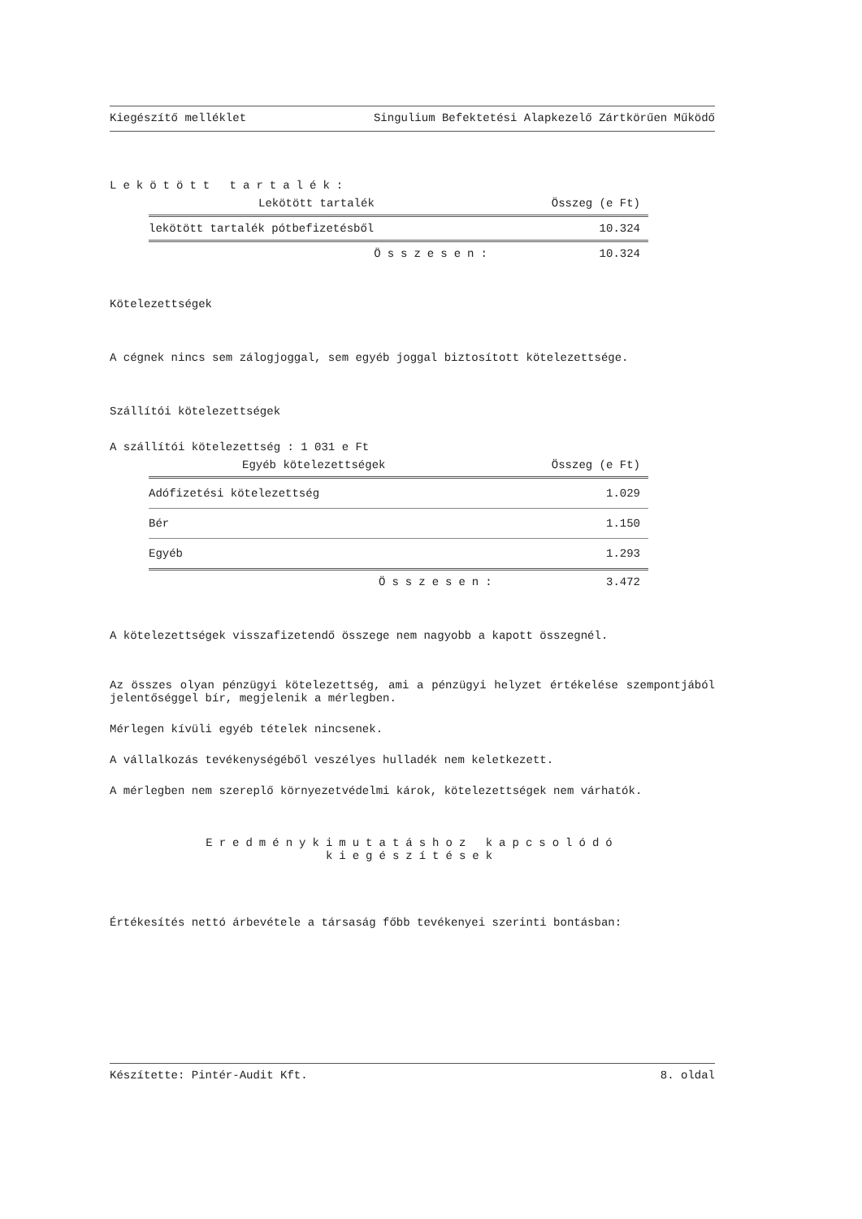Kiegészítő melléklet Singulium Befektetési Alapkezelő Zártkörűen Működő
Lekötött tartalék:
| Lekötött tartalék | Összeg (e Ft) |
| --- | --- |
| lekötött tartalék pótbefizetésből | 10.324 |
| Összesen: | 10.324 |
Kötelezettségek
A cégnek nincs sem zálogjoggal, sem egyéb joggal biztosított kötelezettsége.
Szállítói kötelezettségek
A szállítói kötelezettség : 1 031 e Ft
| Egyéb kötelezettségek | Összeg (e Ft) |
| --- | --- |
| Adófizetési kötelezettség | 1.029 |
| Bér | 1.150 |
| Egyéb | 1.293 |
| Összesen: | 3.472 |
A kötelezettségek visszafizetendő összege nem nagyobb a kapott összegnél.
Az összes olyan pénzügyi kötelezettség, ami a pénzügyi helyzet értékelése szempontjából jelentőséggel bír, megjelenik a mérlegben.
Mérlegen kívüli egyéb tételek nincsenek.
A vállalkozás tevékenységéből veszélyes hulladék nem keletkezett.
A mérlegben nem szereplő környezetvédelmi károk, kötelezettségek nem várhatók.
Eredménykimutatáshoz kapcsolódó
kiegészítések
Értékesítés nettó árbevétele a társaság főbb tevékenyei szerinti bontásban:
Készítette: Pintér-Audit Kft. 8. oldal